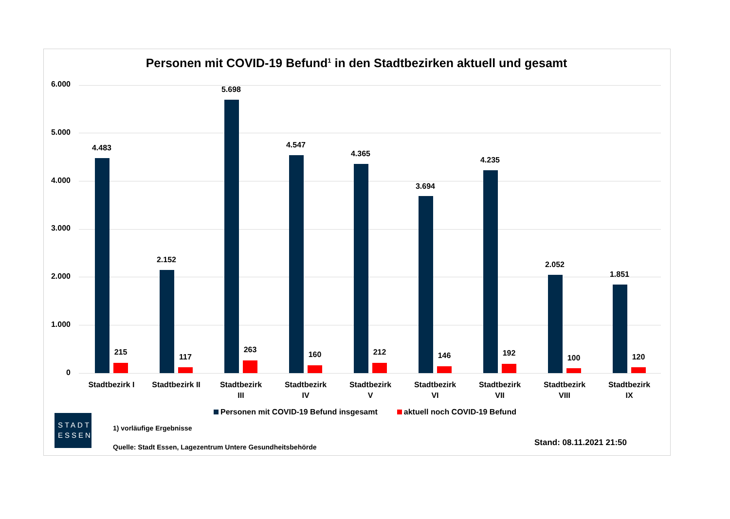Personen mit COVID-19 Befund<sup>1</sup> in den Stadtbezirken aktuell und gesamt
6.000
5.000
4.000
3.000
2.000
1.000
0
4.483
215
2.152
117
5.698
263
4.547
160
4.365
212
3.694
146
4.235
192
2.052
100
1.851
120
Stadtbezirk I
Stadtbezirk II
Stadtbezirk III
Stadtbezirk IV
Stadtbezirk V
Stadtbezirk VI
Stadtbezirk VII
Stadtbezirk VIII
Stadtbezirk IX
Personen mit COVID-19 Befund insgesamt aktuell noch COVID-19 Befund
STADT
ESSEN
1) vorläufige Ergebnisse
Quelle: Stadt Essen, Lagezentrum Untere Gesundheitsbehörde
Stand: 08.11.2021 21:50